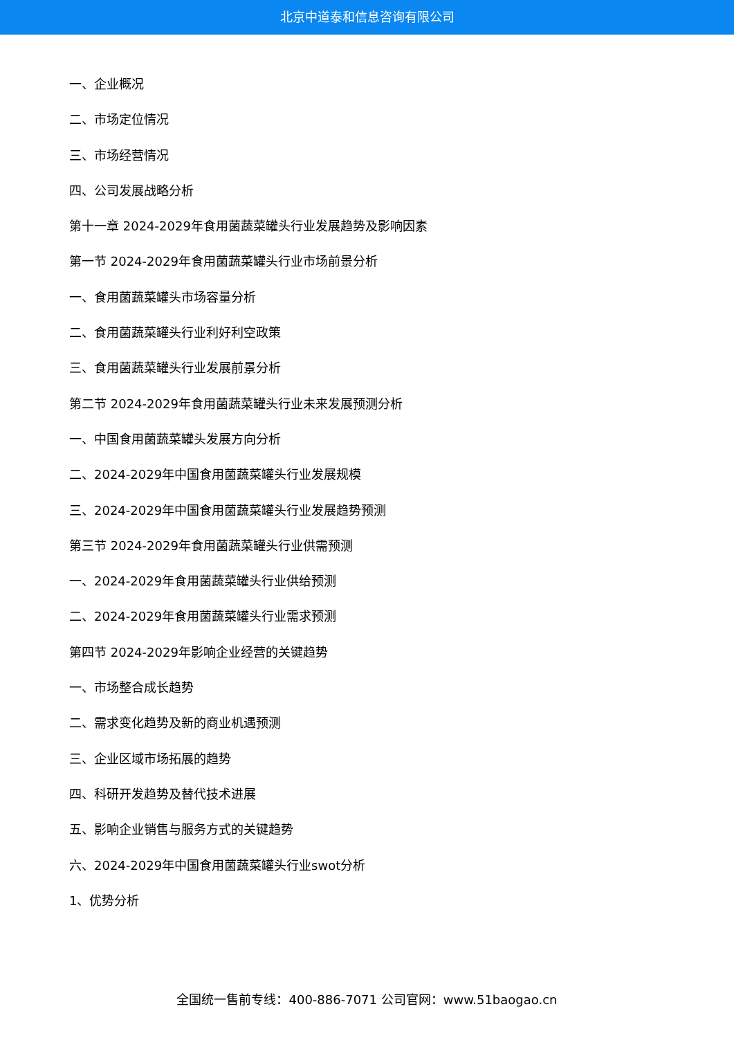北京中道泰和信息咨询有限公司
一、企业概况
二、市场定位情况
三、市场经营情况
四、公司发展战略分析
第十一章 2024-2029年食用菌蔬菜罐头行业发展趋势及影响因素
第一节 2024-2029年食用菌蔬菜罐头行业市场前景分析
一、食用菌蔬菜罐头市场容量分析
二、食用菌蔬菜罐头行业利好利空政策
三、食用菌蔬菜罐头行业发展前景分析
第二节 2024-2029年食用菌蔬菜罐头行业未来发展预测分析
一、中国食用菌蔬菜罐头发展方向分析
二、2024-2029年中国食用菌蔬菜罐头行业发展规模
三、2024-2029年中国食用菌蔬菜罐头行业发展趋势预测
第三节 2024-2029年食用菌蔬菜罐头行业供需预测
一、2024-2029年食用菌蔬菜罐头行业供给预测
二、2024-2029年食用菌蔬菜罐头行业需求预测
第四节 2024-2029年影响企业经营的关键趋势
一、市场整合成长趋势
二、需求变化趋势及新的商业机遇预测
三、企业区域市场拓展的趋势
四、科研开发趋势及替代技术进展
五、影响企业销售与服务方式的关键趋势
六、2024-2029年中国食用菌蔬菜罐头行业swot分析
1、优势分析
全国统一售前专线：400-886-7071 公司官网：www.51baogao.cn